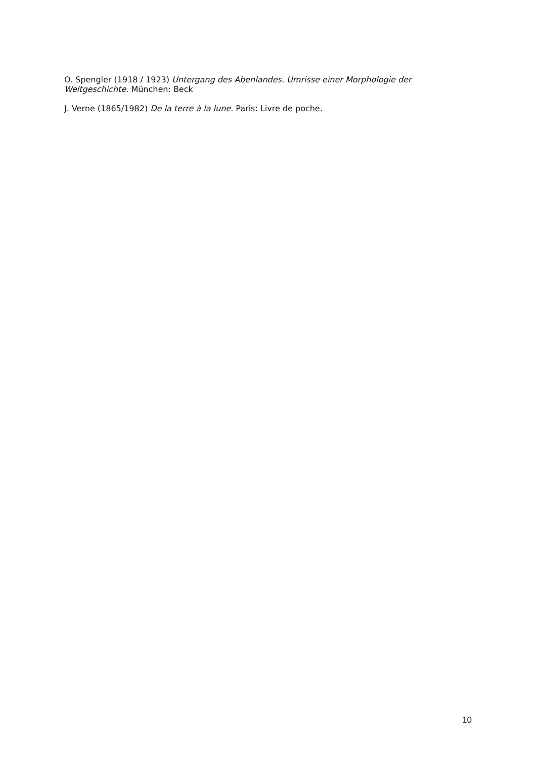O. Spengler (1918 / 1923) Untergang des Abenlandes. Umrisse einer Morphologie der Weltgeschichte. München: Beck
J. Verne (1865/1982) De la terre à la lune. Paris: Livre de poche.
10